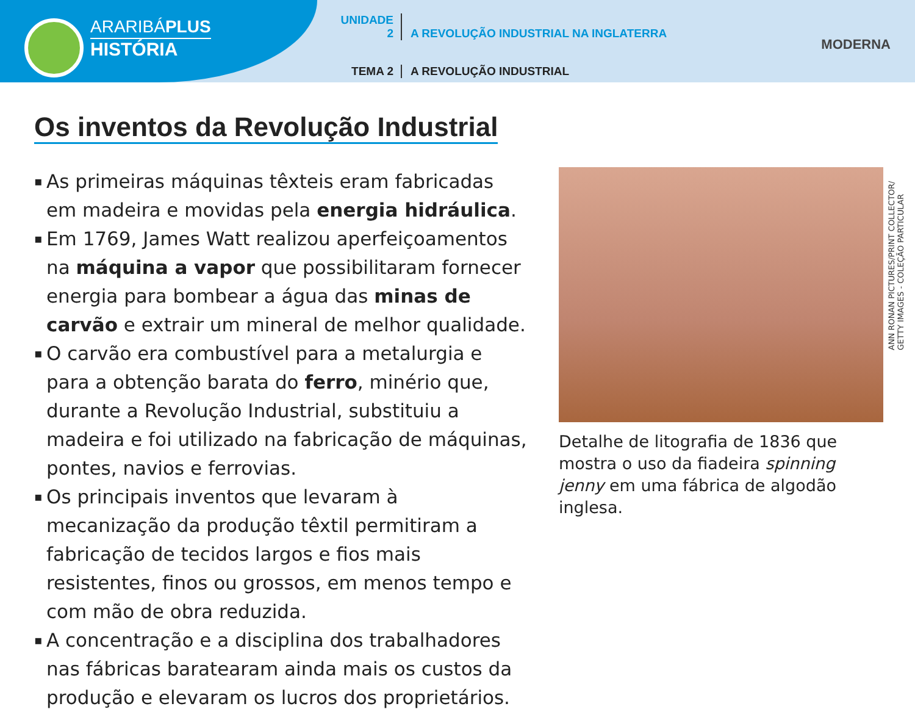ARARIBÁPLUS
HISTÓRIA
UNIDADE 2 A REVOLUÇÃO INDUSTRIAL NA INGLATERRA
TEMA 2 A REVOLUÇÃO INDUSTRIAL
MODERNA
Os inventos da Revolução Industrial
▪ As primeiras máquinas têxteis eram fabricadas em madeira e movidas pela energia hidráulica.
▪ Em 1769, James Watt realizou aperfeiçoamentos na máquina a vapor que possibilitaram fornecer energia para bombear a água das minas de carvão e extrair um mineral de melhor qualidade.
▪ O carvão era combustível para a metalurgia e para a obtenção barata do ferro, minério que, durante a Revolução Industrial, substituiu a madeira e foi utilizado na fabricação de máquinas, pontes, navios e ferrovias.
▪ Os principais inventos que levaram à mecanização da produção têxtil permitiram a fabricação de tecidos largos e fios mais resistentes, finos ou grossos, em menos tempo e com mão de obra reduzida.
▪ A concentração e a disciplina dos trabalhadores nas fábricas baratearam ainda mais os custos da produção e elevaram os lucros dos proprietários.
Detalhe de litografia de 1836 que mostra o uso da fiadeira spinning jenny em uma fábrica de algodão inglesa.
ANN RONAN PICTURES/PRINT COLLECTOR/ GETTY IMAGES - COLEÇÃO PARTICULAR